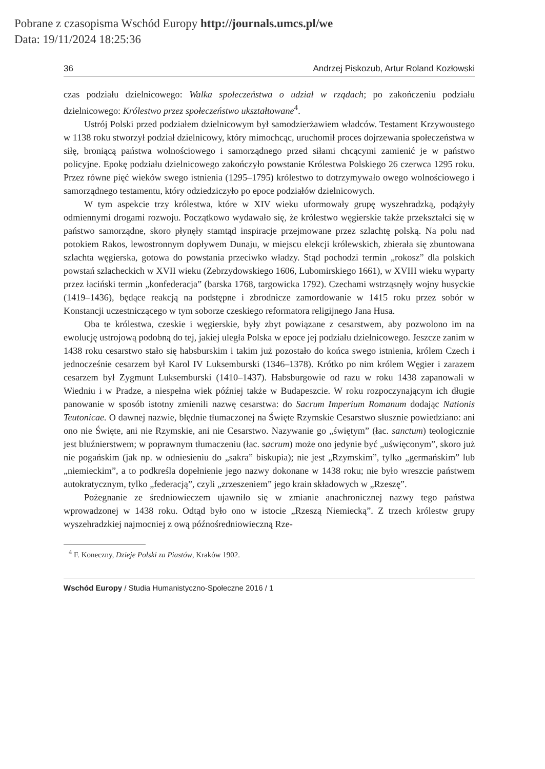Pobrane z czasopisma Wschód Europy http://journals.umcs.pl/we
Data: 19/11/2024 18:25:36
36 Andrzej Piskozub, Artur Roland Kozłowski
czas podziału dzielnicowego: Walka społeczeństwa o udział w rządach; po zakończeniu podziału dzielnicowego: Królestwo przez społeczeństwo ukształtowane<sup>4</sup>.
Ustrój Polski przed podziałem dzielnicowym był samodzierżawiem władców. Testament Krzywoustego w 1138 roku stworzył podział dzielnicowy, który mimochcąc, uruchomił proces dojrzewania społeczeństwa w siłę, broniącą państwa wolnościowego i samorządnego przed siłami chcącymi zamienić je w państwo policyjne. Epokę podziału dzielnicowego zakończyło powstanie Królestwa Polskiego 26 czerwca 1295 roku. Przez równe pięć wieków swego istnienia (1295–1795) królestwo to dotrzymywało owego wolnościowego i samorządnego testamentu, który odziedziczyło po epoce podziałów dzielnicowych.
W tym aspekcie trzy królestwa, które w XIV wieku uformowały grupę wyszehradzką, podążyły odmiennymi drogami rozwoju. Początkowo wydawało się, że królestwo węgierskie także przekształci się w państwo samorządne, skoro płynęły stamtąd inspiracje przejmowane przez szlachtę polską. Na polu nad potokiem Rakos, lewostronnym dopływem Dunaju, w miejscu elekcji królewskich, zbierała się zbuntowana szlachta węgierska, gotowa do powstania przeciwko władzy. Stąd pochodzi termin „rokosz” dla polskich powstań szlacheckich w XVII wieku (Zebrzydowskiego 1606, Lubomirskiego 1661), w XVIII wieku wyparty przez łaciński termin „konfederacja” (barska 1768, targowicka 1792). Czechami wstrząsnęły wojny husyckie (1419–1436), będące reakcją na podstępne i zbrodnicze zamordowanie w 1415 roku przez sobór w Konstancji uczestniczącego w tym soborze czeskiego reformatora religijnego Jana Husa.
Oba te królestwa, czeskie i węgierskie, były zbyt powiązane z cesarstwem, aby pozwolono im na ewolucję ustrojową podobną do tej, jakiej uległa Polska w epoce jej podziału dzielnicowego. Jeszcze zanim w 1438 roku cesarstwo stało się habsburskim i takim już pozostało do końca swego istnienia, królem Czech i jednocześnie cesarzem był Karol IV Luksemburski (1346–1378). Krótko po nim królem Węgier i zarazem cesarzem był Zygmunt Luksemburski (1410–1437). Habsburgowie od razu w roku 1438 zapanowali w Wiedniu i w Pradze, a niespełna wiek później także w Budapeszcie. W roku rozpoczynającym ich długie panowanie w sposób istotny zmienili nazwę cesarstwa: do Sacrum Imperium Romanum dodając Nationis Teutonicae. O dawnej nazwie, błędnie tłumaczonej na Święte Rzymskie Cesarstwo słusznie powiedziano: ani ono nie Święte, ani nie Rzymskie, ani nie Cesarstwo. Nazywanie go „świętym” (łac. sanctum) teologicznie jest bluźnierstwem; w poprawnym tłumaczeniu (łac. sacrum) może ono jedynie być „uświęconym”, skoro już nie pogańskim (jak np. w odniesieniu do „sakra” biskupia); nie jest „Rzymskim”, tylko „germańskim” lub „niemieckim”, a to podkreśla dopełnienie jego nazwy dokonane w 1438 roku; nie było wreszcie państwem autokratycznym, tylko „federacją”, czyli „zrzeszeniem” jego krain składowych w „Rzeszę”.
Pożegnanie ze średniowieczem ujawniło się w zmianie anachronicznej nazwy tego państwa wprowadzonej w 1438 roku. Odtąd było ono w istocie „Rzeszą Niemiecką”. Z trzech królestw grupy wyszehradzkiej najmocniej z ową późnośredniowieczną Rze-
<sup>4</sup> F. Koneczny, Dzieje Polski za Piastów, Kraków 1902.
Wschód Europy / Studia Humanistyczno-Społeczne 2016 / 1